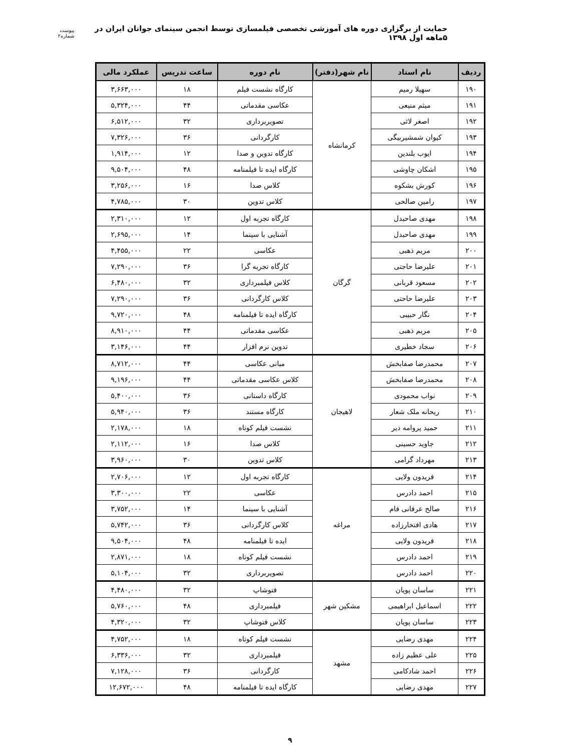حمایت از برگزاری دوره های آموزشی تخصصی فیلمسازی توسط انجمن سینمای جوانان ایران در ۵ماهه اول ۱۳۹۸
پیوست شماره۲
| ردیف | نام استاد | نام شهر(دفتر) | نام دوره | ساعت تدریس | عملکرد مالی |
| --- | --- | --- | --- | --- | --- |
| ۱۹۰ | سهیلا رمیم | کرمانشاه | کارگاه نشست فیلم | ۱۸ | ۳,۶۶۳,۰۰۰ |
| ۱۹۱ | میثم منیعی | | عکاسی مقدماتی | ۴۴ | ۵,۳۲۴,۰۰۰ |
| ۱۹۲ | اصغر لائی | | تصویربرداری | ۳۲ | ۶,۵۱۲,۰۰۰ |
| ۱۹۳ | کیوان شمشیربیگی | | کارگردانی | ۳۶ | ۷,۳۲۶,۰۰۰ |
| ۱۹۴ | ایوب بلندین | | کارگاه تدوین و صدا | ۱۲ | ۱,۹۱۴,۰۰۰ |
| ۱۹۵ | اشکان چاوشی | | کارگاه ایده تا فیلمنامه | ۴۸ | ۹,۵۰۴,۰۰۰ |
| ۱۹۶ | کورش بشکوه | | کلاس صدا | ۱۶ | ۳,۲۵۶,۰۰۰ |
| ۱۹۷ | رامین صالحی | | کلاس تدوین | ۳۰ | ۴,۷۸۵,۰۰۰ |
| ۱۹۸ | مهدی صاحبدل | گرگان | کارگاه تجربه اول | ۱۲ | ۲,۳۱۰,۰۰۰ |
| ۱۹۹ | مهدی صاحبدل | | آشنایی با سینما | ۱۴ | ۲,۶۹۵,۰۰۰ |
| ۲۰۰ | مریم ذهبی | | عکاسی | ۲۲ | ۴,۴۵۵,۰۰۰ |
| ۲۰۱ | علیرضا حاجتی | | کارگاه تجربه گرا | ۳۶ | ۷,۲۹۰,۰۰۰ |
| ۲۰۲ | مسعود قربانی | | کلاس فیلمبرداری | ۳۲ | ۶,۴۸۰,۰۰۰ |
| ۲۰۳ | علیرضا حاحتی | | کلاس کارگردانی | ۳۶ | ۷,۲۹۰,۰۰۰ |
| ۲۰۴ | نگار حبیبی | | کارگاه ایده تا فیلمنامه | ۴۸ | ۹,۷۲۰,۰۰۰ |
| ۲۰۵ | مریم ذهبی | | عکاسی مقدماتی | ۴۴ | ۸,۹۱۰,۰۰۰ |
| ۲۰۶ | سجاد خطیری | | تدوین نرم افزار | ۴۴ | ۳,۱۴۶,۰۰۰ |
| ۲۰۷ | محمدرضا صفابخش | لاهیجان | مبانی عکاسی | ۴۴ | ۸,۷۱۲,۰۰۰ |
| ۲۰۸ | محمدرضا صفابخش | | کلاس عکاسی مقدماتی | ۴۴ | ۹,۱۹۶,۰۰۰ |
| ۲۰۹ | نواب محمودی | | کارگاه داستانی | ۳۶ | ۵,۴۰۰,۰۰۰ |
| ۲۱۰ | ریحانه ملک شعار | | کارگاه مستند | ۳۶ | ۵,۹۴۰,۰۰۰ |
| ۲۱۱ | حمید پروامه دیر | | نشست فیلم کوتاه | ۱۸ | ۲,۱۷۸,۰۰۰ |
| ۲۱۲ | جاوید حسینی | | کلاس صدا | ۱۶ | ۲,۱۱۲,۰۰۰ |
| ۲۱۳ | مهرداد گرامی | | کلاس تدوین | ۳۰ | ۳,۹۶۰,۰۰۰ |
| ۲۱۴ | فریدون ولایی | مراغه | کارگاه تجربه اول | ۱۲ | ۲,۷۰۶,۰۰۰ |
| ۲۱۵ | احمد دادرس | | عکاسی | ۲۲ | ۳,۳۰۰,۰۰۰ |
| ۲۱۶ | صالح عرفانی فام | | آشنایی با سینما | ۱۴ | ۳,۷۵۲,۰۰۰ |
| ۲۱۷ | هادی افتخارزاده | | کلاس کارگردانی | ۳۶ | ۵,۷۴۲,۰۰۰ |
| ۲۱۸ | فریدون ولایی | | ایده تا فیلمنامه | ۴۸ | ۹,۵۰۴,۰۰۰ |
| ۲۱۹ | احمد دادرس | | نشست فیلم کوتاه | ۱۸ | ۲,۸۷۱,۰۰۰ |
| ۲۲۰ | احمد دادرس | | تصویربرداری | ۳۲ | ۵,۱۰۴,۰۰۰ |
| ۲۲۱ | ساسان پویان | مشکین شهر | فتوشاپ | ۳۲ | ۴,۴۸۰,۰۰۰ |
| ۲۲۲ | اسماعیل ابراهیمی | | فیلمبرداری | ۴۸ | ۵,۷۶۰,۰۰۰ |
| ۲۲۳ | ساسان پویان | | کلاس فتوشاپ | ۳۲ | ۴,۳۲۰,۰۰۰ |
| ۲۲۴ | مهدی رضایی | مشهد | نشست فیلم کوتاه | ۱۸ | ۴,۷۵۲,۰۰۰ |
| ۲۲۵ | علی عظیم زاده | | فیلمبرداری | ۳۲ | ۶,۳۳۶,۰۰۰ |
| ۲۲۶ | احمد شادکامی | | کارگردانی | ۳۶ | ۷,۱۲۸,۰۰۰ |
| ۲۲۷ | مهدی رضایی | | کارگاه ایده تا فیلمنامه | ۴۸ | ۱۲,۶۷۲,۰۰۰ |
۹